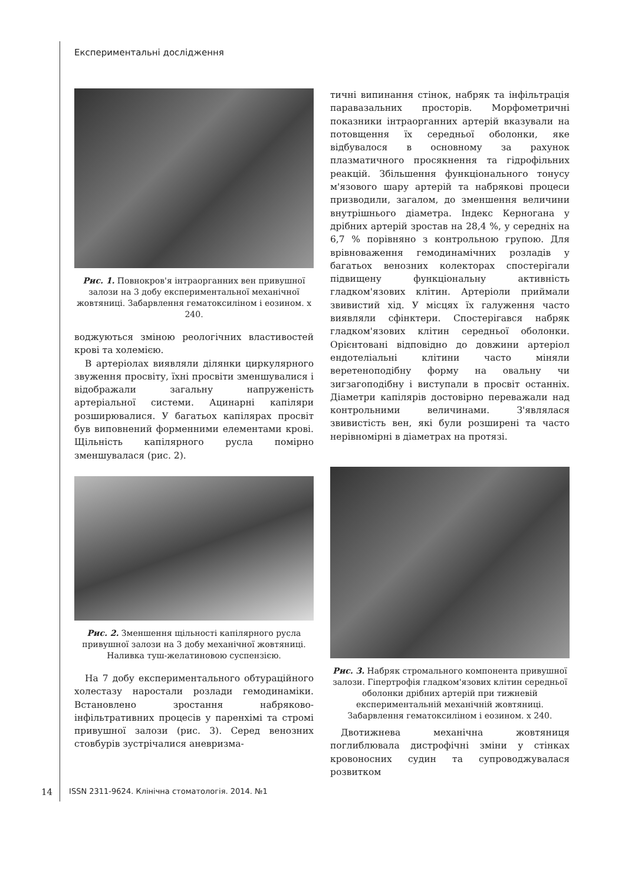Експериментальні дослідження
Рис. 1. Повнокров'я інтраорганних вен привушної залози на 3 добу експериментальної механічної жовтяниці. Забарвлення гематоксиліном і еозином. х 240.
воджуються зміною реологічних властивостей крові та холемією.
В артеріолах виявляли ділянки циркулярного звуження просвіту, їхні просвіти зменшувалися і відображали загальну напруженість артеріальної системи. Ацинарні капіляри розширювалися. У багатьох капілярах просвіт був виповнений форменними елементами крові. Щільність капілярного русла помірно зменшувалася (рис. 2).
Рис. 2. Зменшення щільності капілярного русла привушної залози на 3 добу механічної жовтяниці. Наливка туш-желатиновою суспензією.
На 7 добу експериментального обтураційного холестазу наростали розлади гемодинаміки. Встановлено зростання набряково-інфільтративних процесів у паренхімі та стромі привушної залози (рис. 3). Серед венозних стовбурів зустрічалися аневризма-
тичні випинання стінок, набряк та інфільтрація паравазальних просторів. Морфометричні показники інтраорганних артерій вказували на потовщення їх середньої оболонки, яке відбувалося в основному за рахунок плазматичного просякнення та гідрофільних реакцій. Збільшення функціонального тонусу м'язового шару артерій та набрякові процеси призводили, загалом, до зменшення величини внутрішнього діаметра. Індекс Керногана у дрібних артерій зростав на 28,4 %, у середніх на 6,7 % порівняно з контрольною групою. Для врівноваження гемодинамічних розладів у багатьох венозних колекторах спостерігали підвищену функціональну активність гладком'язових клітин. Артеріоли приймали звивистий хід. У місцях їх галуження часто виявляли сфінктери. Спостерігався набряк гладком'язових клітин середньої оболонки. Орієнтовані відповідно до довжини артеріол ендотеліальні клітини часто міняли веретеноподібну форму на овальну чи зигзагоподібну і виступали в просвіт останніх. Діаметри капілярів достовірно переважали над контрольними величинами. З'являлася звивистість вен, які були розширені та часто нерівномірні в діаметрах на протязі.
Рис. 3. Набряк стромального компонента привушної залози. Гіпертрофія гладком'язових клітин середньої оболонки дрібних артерій при тижневій експериментальній механічній жовтяниці. Забарвлення гематоксиліном і еозином. х 240.
Двотижнева механічна жовтяниця поглиблювала дистрофічні зміни у стінках кровоносних судин та супроводжувалася розвитком
14 ISSN 2311-9624. Клінічна стоматологія. 2014. №1